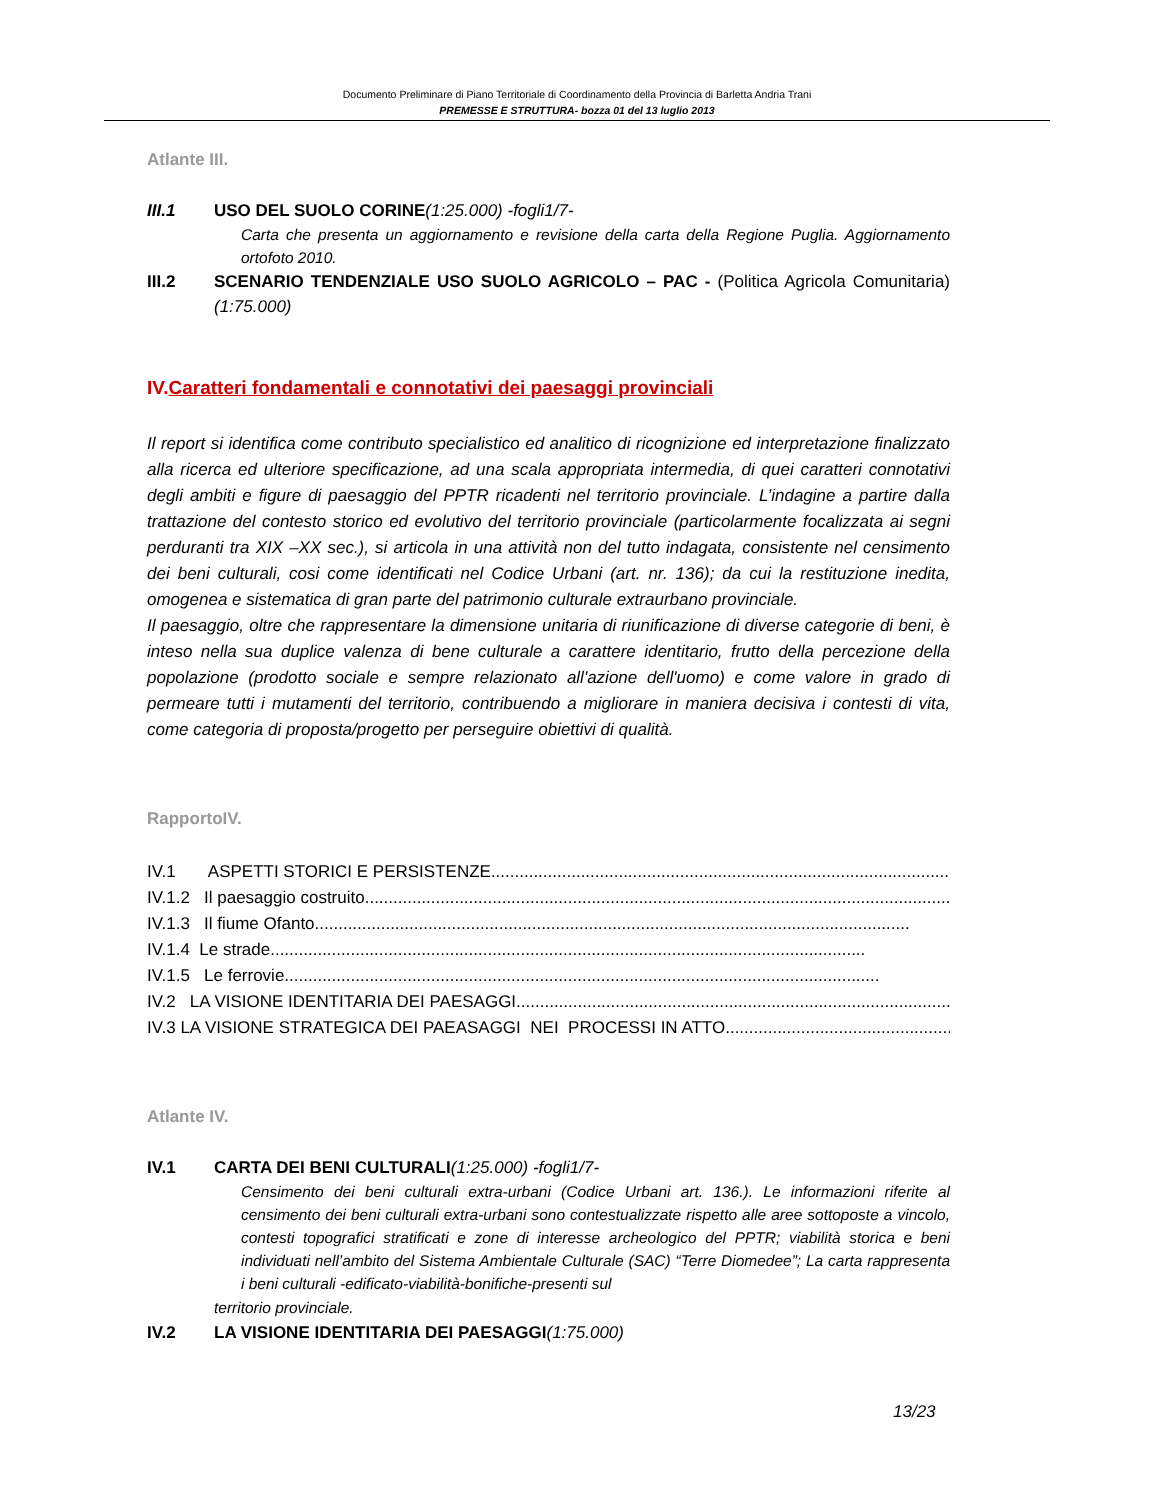Documento Preliminare di Piano Territoriale di Coordinamento della Provincia di Barletta Andria Trani
PREMESSE E STRUTTURA- bozza 01 del 13 luglio 2013
Atlante III.
III.1 USO DEL SUOLO CORINE(1:25.000) -fogli1/7-
Carta che presenta un aggiornamento e revisione della carta della Regione Puglia. Aggiornamento ortofoto 2010.
III.2 SCENARIO TENDENZIALE USO SUOLO AGRICOLO – PAC - (Politica Agricola Comunitaria)(1:75.000)
IV.Caratteri fondamentali e connotativi dei paesaggi provinciali
Il report si identifica come contributo specialistico ed analitico di ricognizione ed interpretazione finalizzato alla ricerca ed ulteriore specificazione, ad una scala appropriata intermedia, di quei caratteri connotativi degli ambiti e figure di paesaggio del PPTR ricadenti nel territorio provinciale. L’indagine a partire dalla trattazione del contesto storico ed evolutivo del territorio provinciale (particolarmente focalizzata ai segni perduranti tra XIX –XX sec.), si articola in una attività non del tutto indagata, consistente nel censimento dei beni culturali, cosi come identificati nel Codice Urbani (art. nr. 136); da cui la restituzione inedita, omogenea e sistematica di gran parte del patrimonio culturale extraurbano provinciale.
Il paesaggio, oltre che rappresentare la dimensione unitaria di riunificazione di diverse categorie di beni, è inteso nella sua duplice valenza di bene culturale a carattere identitario, frutto della percezione della popolazione (prodotto sociale e sempre relazionato all'azione dell'uomo) e come valore in grado di permeare tutti i mutamenti del territorio, contribuendo a migliorare in maniera decisiva i contesti di vita, come categoria di proposta/progetto per perseguire obiettivi di qualità.
RapportoIV.
IV.1 ASPETTI STORICI E PERSISTENZE..............................................................................................................
IV.1.2 Il paesaggio costruito..............................................................................................................................
IV.1.3 Il fiume Ofanto..............................................................................................................................
IV.1.4 Le strade..............................................................................................................................
IV.1.5 Le ferrovie..............................................................................................................................
IV.2 LA VISIONE IDENTITARIA DEI PAESAGGI..............................................................................................
IV.3 LA VISIONE STRATEGICA DEI PAEASAGGI NEI PROCESSI IN ATTO..................................................
Atlante IV.
IV.1 CARTA DEI BENI CULTURALI(1:25.000) -fogli1/7-
Censimento dei beni culturali extra-urbani (Codice Urbani art. 136.). Le informazioni riferite al censimento dei beni culturali extra-urbani sono contestualizzate rispetto alle aree sottoposte a vincolo, contesti topografici stratificati e zone di interesse archeologico del PPTR; viabilità storica e beni individuati nell’ambito del Sistema Ambientale Culturale (SAC) “Terre Diomedee”; La carta rappresenta i beni culturali -edificato-viabilità-bonifiche-presenti sul
territorio provinciale.
IV.2 LA VISIONE IDENTITARIA DEI PAESAGGI(1:75.000)
13/23